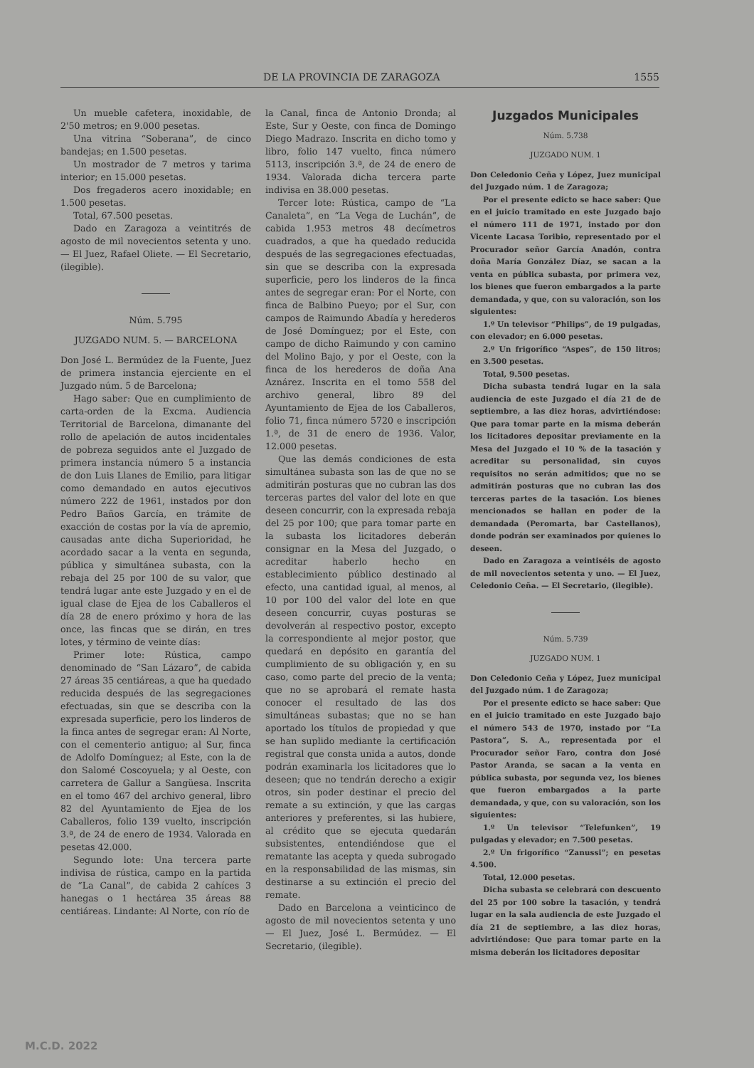DE LA PROVINCIA DE ZARAGOZA 1555
Un mueble cafetera, inoxidable, de 2'50 metros; en 9.000 pesetas.
Una vitrina “Soberana”, de cinco bandejas; en 1.500 pesetas.
Un mostrador de 7 metros y tarima interior; en 15.000 pesetas.
Dos fregaderos acero inoxidable; en 1.500 pesetas.
Total, 67.500 pesetas.
Dado en Zaragoza a veintitrés de agosto de mil novecientos setenta y uno. — El Juez, Rafael Oliete. — El Secretario, (ilegible).
Núm. 5.795
JUZGADO NUM. 5. — BARCELONA
Don José L. Bermúdez de la Fuente, Juez de primera instancia ejerciente en el Juzgado núm. 5 de Barcelona;
Hago saber: Que en cumplimiento de carta-orden de la Excma. Audiencia Territorial de Barcelona, dimanante del rollo de apelación de autos incidentales de pobreza seguidos ante el Juzgado de primera instancia número 5 a instancia de don Luis Llanes de Emilio, para litigar como demandado en autos ejecutivos número 222 de 1961, instados por don Pedro Baños García, en trámite de exacción de costas por la vía de apremio, causadas ante dicha Superioridad, he acordado sacar a la venta en segunda, pública y simultánea subasta, con la rebaja del 25 por 100 de su valor, que tendrá lugar ante este Juzgado y en el de igual clase de Ejea de los Caballeros el día 28 de enero próximo y hora de las once, las fincas que se dirán, en tres lotes, y término de veinte días:
Primer lote: Rústica, campo denominado de “San Lázaro”, de cabida 27 áreas 35 centiáreas, a que ha quedado reducida después de las segregaciones efectuadas, sin que se describa con la expresada superficie, pero los linderos de la finca antes de segregar eran: Al Norte, con el cementerio antiguo; al Sur, finca de Adolfo Domínguez; al Este, con la de don Salomé Coscoyuela; y al Oeste, con carretera de Gallur a Sangüesa. Inscrita en el tomo 467 del archivo general, libro 82 del Ayuntamiento de Ejea de los Caballeros, folio 139 vuelto, inscripción 3.ª, de 24 de enero de 1934. Valorada en pesetas 42.000.
Segundo lote: Una tercera parte indivisa de rústica, campo en la partida de “La Canal”, de cabida 2 cahíces 3 hanegas o 1 hectárea 35 áreas 88 centiáreas. Lindante: Al Norte, con río de
la Canal, finca de Antonio Dronda; al Este, Sur y Oeste, con finca de Domingo Diego Madrazo. Inscrita en dicho tomo y libro, folio 147 vuelto, finca número 5113, inscripción 3.ª, de 24 de enero de 1934. Valorada dicha tercera parte indivisa en 38.000 pesetas.
Tercer lote: Rústica, campo de “La Canaleta”, en “La Vega de Luchán”, de cabida 1.953 metros 48 decímetros cuadrados, a que ha quedado reducida después de las segregaciones efectuadas, sin que se describa con la expresada superficie, pero los linderos de la finca antes de segregar eran: Por el Norte, con finca de Balbino Pueyo; por el Sur, con campos de Raimundo Abadía y herederos de José Domínguez; por el Este, con campo de dicho Raimundo y con camino del Molino Bajo, y por el Oeste, con la finca de los herederos de doña Ana Aznárez. Inscrita en el tomo 558 del archivo general, libro 89 del Ayuntamiento de Ejea de los Caballeros, folio 71, finca número 5720 e inscripción 1.ª, de 31 de enero de 1936. Valor, 12.000 pesetas.
Que las demás condiciones de esta simultánea subasta son las de que no se admitirán posturas que no cubran las dos terceras partes del valor del lote en que deseen concurrir, con la expresada rebaja del 25 por 100; que para tomar parte en la subasta los licitadores deberán consignar en la Mesa del Juzgado, o acreditar haberlo hecho en establecimiento público destinado al efecto, una cantidad igual, al menos, al 10 por 100 del valor del lote en que deseen concurrir, cuyas posturas se devolverán al respectivo postor, excepto la correspondiente al mejor postor, que quedará en depósito en garantía del cumplimiento de su obligación y, en su caso, como parte del precio de la venta; que no se aprobará el remate hasta conocer el resultado de las dos simultáneas subastas; que no se han aportado los títulos de propiedad y que se han suplido mediante la certificación registral que consta unida a autos, donde podrán examinarla los licitadores que lo deseen; que no tendrán derecho a exigir otros, sin poder destinar el precio del remate a su extinción, y que las cargas anteriores y preferentes, si las hubiere, al crédito que se ejecuta quedarán subsistentes, entendiéndose que el rematante las acepta y queda subrogado en la responsabilidad de las mismas, sin destinarse a su extinción el precio del remate.
Dado en Barcelona a veinticinco de agosto de mil novecientos setenta y uno — El Juez, José L. Bermúdez. — El Secretario, (ilegible).
Juzgados Municipales
Núm. 5.738
JUZGADO NUM. 1
Don Celedonio Ceña y López, Juez municipal del Juzgado núm. 1 de Zaragoza;
Por el presente edicto se hace saber: Que en el juicio tramitado en este Juzgado bajo el número 111 de 1971, instado por don Vicente Lacasa Toribio, representado por el Procurador señor García Anadón, contra doña María González Díaz, se sacan a la venta en pública subasta, por primera vez, los bienes que fueron embargados a la parte demandada, y que, con su valoración, son los siguientes:
1.º Un televisor “Philips”, de 19 pulgadas, con elevador; en 6.000 pesetas.
2.º Un frigorífico “Aspes”, de 150 litros; en 3.500 pesetas.
Total, 9.500 pesetas.
Dicha subasta tendrá lugar en la sala audiencia de este Juzgado el día 21 de de septiembre, a las diez horas, advirtiéndose: Que para tomar parte en la misma deberán los licitadores depositar previamente en la Mesa del Juzgado el 10 % de la tasación y acreditar su personalidad, sin cuyos requisitos no serán admitidos; que no se admitirán posturas que no cubran las dos terceras partes de la tasación. Los bienes mencionados se hallan en poder de la demandada (Peromarta, bar Castellanos), donde podrán ser examinados por quienes lo deseen.
Dado en Zaragoza a veintiséis de agosto de mil novecientos setenta y uno. — El Juez, Celedonio Ceña. — El Secretario, (ilegible).
Núm. 5.739
JUZGADO NUM. 1
Don Celedonio Ceña y López, Juez municipal del Juzgado núm. 1 de Zaragoza;
Por el presente edicto se hace saber: Que en el juicio tramitado en este Juzgado bajo el número 543 de 1970, instado por “La Pastora”, S. A., representada por el Procurador señor Faro, contra don José Pastor Aranda, se sacan a la venta en pública subasta, por segunda vez, los bienes que fueron embargados a la parte demandada, y que, con su valoración, son los siguientes:
1.º Un televisor “Telefunken”, 19 pulgadas y elevador; en 7.500 pesetas.
2.º Un frigorífico “Zanussi”; en pesetas 4.500.
Total, 12.000 pesetas.
Dicha subasta se celebrará con descuento del 25 por 100 sobre la tasación, y tendrá lugar en la sala audiencia de este Juzgado el día 21 de septiembre, a las diez horas, advirtiéndose: Que para tomar parte en la misma deberán los licitadores depositar
M.C.D. 2022